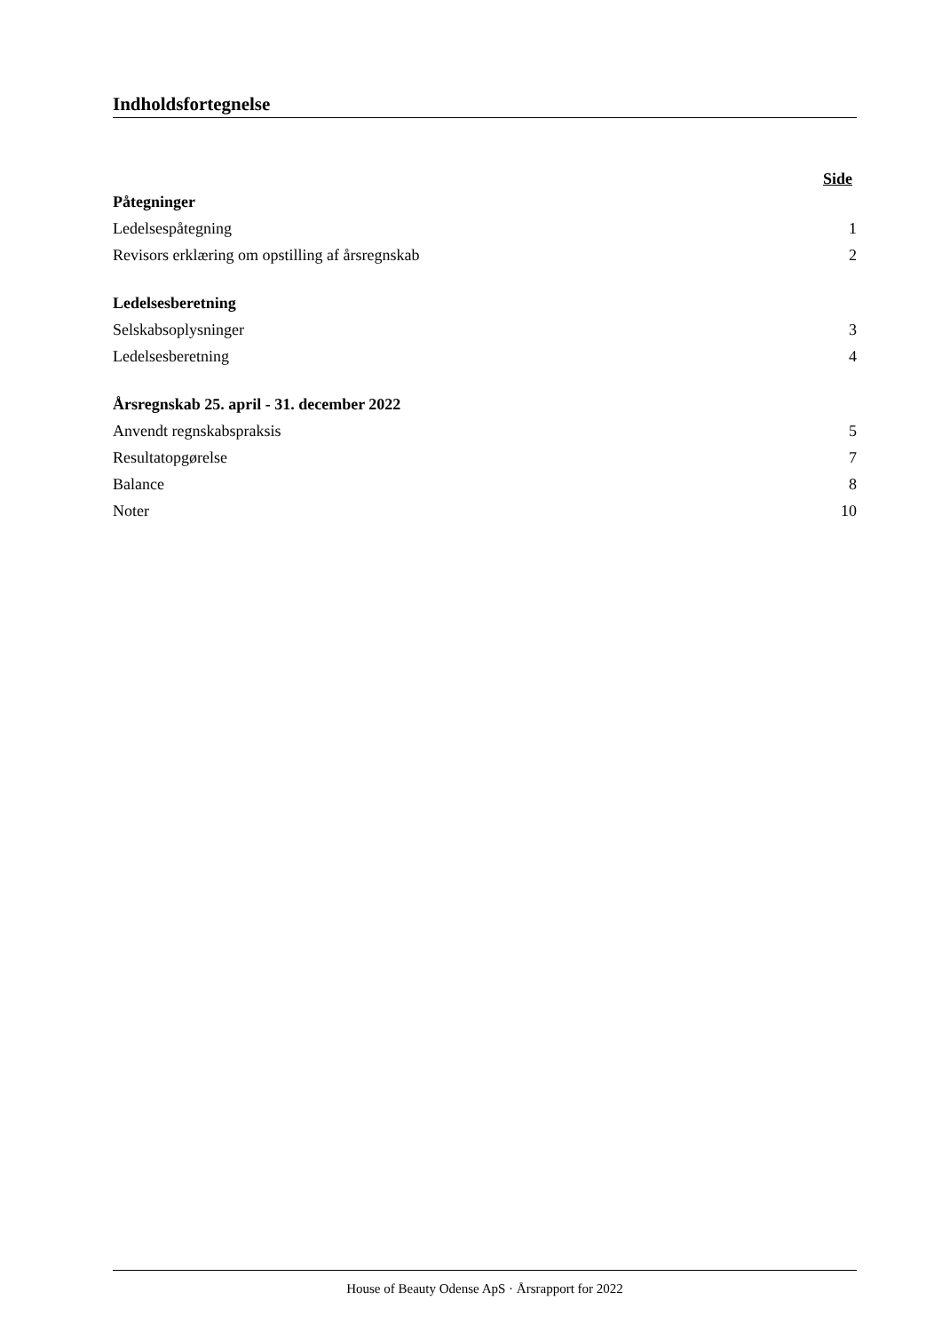Indholdsfortegnelse
Side
Påtegninger
Ledelsespåtegning 1
Revisors erklæring om opstilling af årsregnskab 2
Ledelsesberetning
Selskabsoplysninger 3
Ledelsesberetning 4
Årsregnskab 25. april - 31. december 2022
Anvendt regnskabspraksis 5
Resultatopgørelse 7
Balance 8
Noter 10
House of Beauty Odense ApS · Årsrapport for 2022